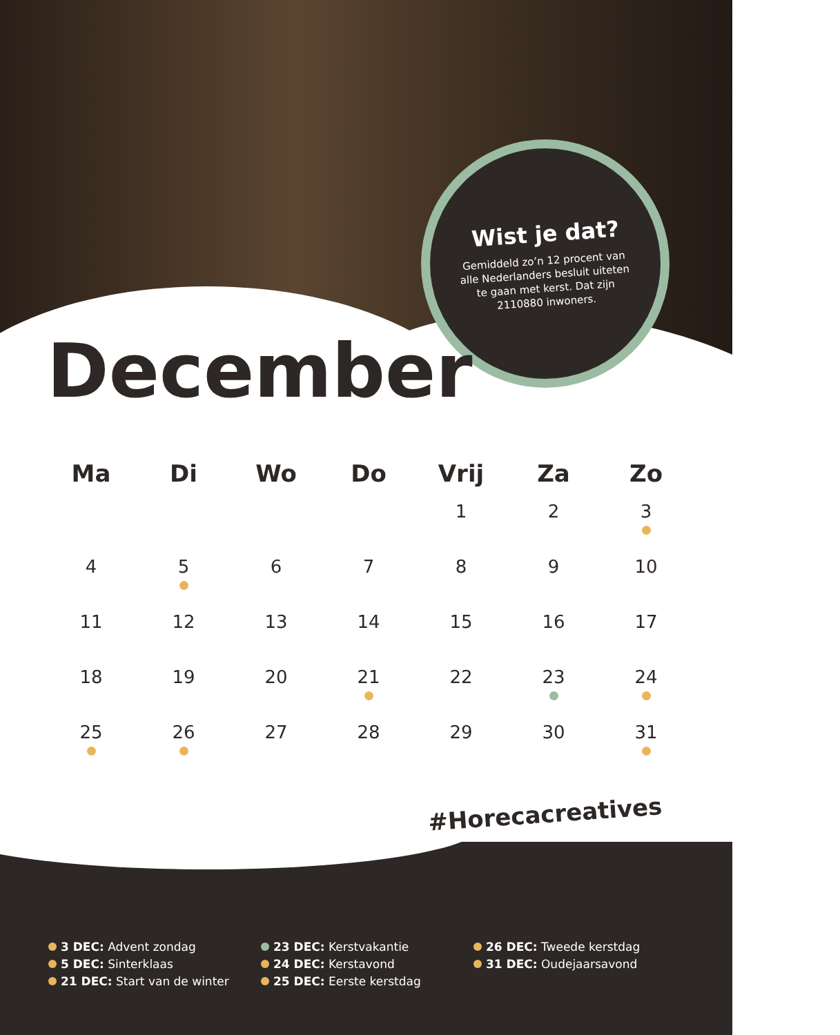Wist je dat?
Gemiddeld zo’n 12 procent van alle Nederlanders besluit uiteten te gaan met kerst. Dat zijn 2110880 inwoners.
December
| Ma | Di | Wo | Do | Vrij | Za | Zo |
| --- | --- | --- | --- | --- | --- | --- |
| | | | | 1 | 2 | 3 |
| 4 | 5 | 6 | 7 | 8 | 9 | 10 |
| 11 | 12 | 13 | 14 | 15 | 16 | 17 |
| 18 | 19 | 20 | 21 | 22 | 23 | 24 |
| 25 | 26 | 27 | 28 | 29 | 30 | 31 |
#Horecacreatives
3 DEC: Advent zondag
5 DEC: Sinterklaas
21 DEC: Start van de winter
23 DEC: Kerstvakantie
24 DEC: Kerstavond
25 DEC: Eerste kerstdag
26 DEC: Tweede kerstdag
31 DEC: Oudejaarsavond